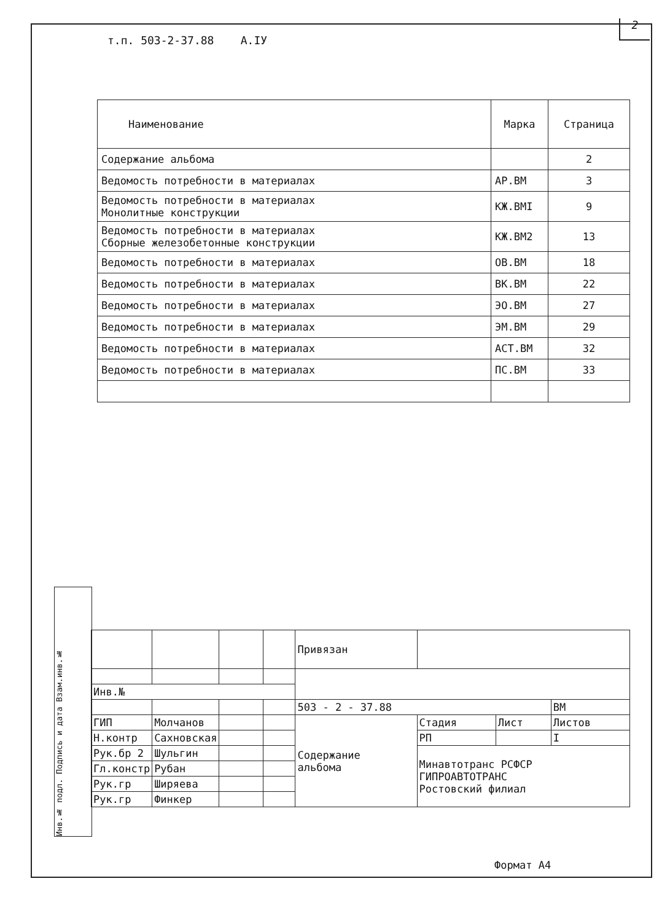2
т.п. 503-2-37.88 А.IУ
| Наименование | Марка | Страница |
| --- | --- | --- |
| Содержание альбома | | 2 |
| Ведомость потребности в материалах | АР.ВМ | 3 |
| Ведомость потребности в материалах Монолитные конструкции | КЖ.ВМI | 9 |
| Ведомость потребности в материалах Сборные железобетонные конструкции | КЖ.ВМ2 | 13 |
| Ведомость потребности в материалах | ОВ.ВМ | 18 |
| Ведомость потребности в материалах | ВК.ВМ | 22 |
| Ведомость потребности в материалах | ЭО.ВМ | 27 |
| Ведомость потребности в материалах | ЭМ.ВМ | 29 |
| Ведомость потребности в материалах | АСТ.ВМ | 32 |
| Ведомость потребности в материалах | ПС.ВМ | 33 |
Инв.№ подл. Подпись и дата Взам.инв.№
| | | | | Привязан | | | |
| Инв.№ | | | | | | | |
| | | | | 503 - 2 - 37.88 | | | ВМ |
| ГИП | Молчанов | | | Содержание альбома | Стадия | Лист | Листов |
| Н.контр | Сахновская | | | | РП | | I |
| Рук.бр 2 | Шульгин | | | | Минавтотранс РСФСР ГИПРОАВТОТРАНС Ростовский филиал | | |
| Гл.констр | Рубан | | | | | | |
| Рук.гр | Ширяева | | | | | | |
| Рук.гр | Финкер | | | | | | |
Формат А4